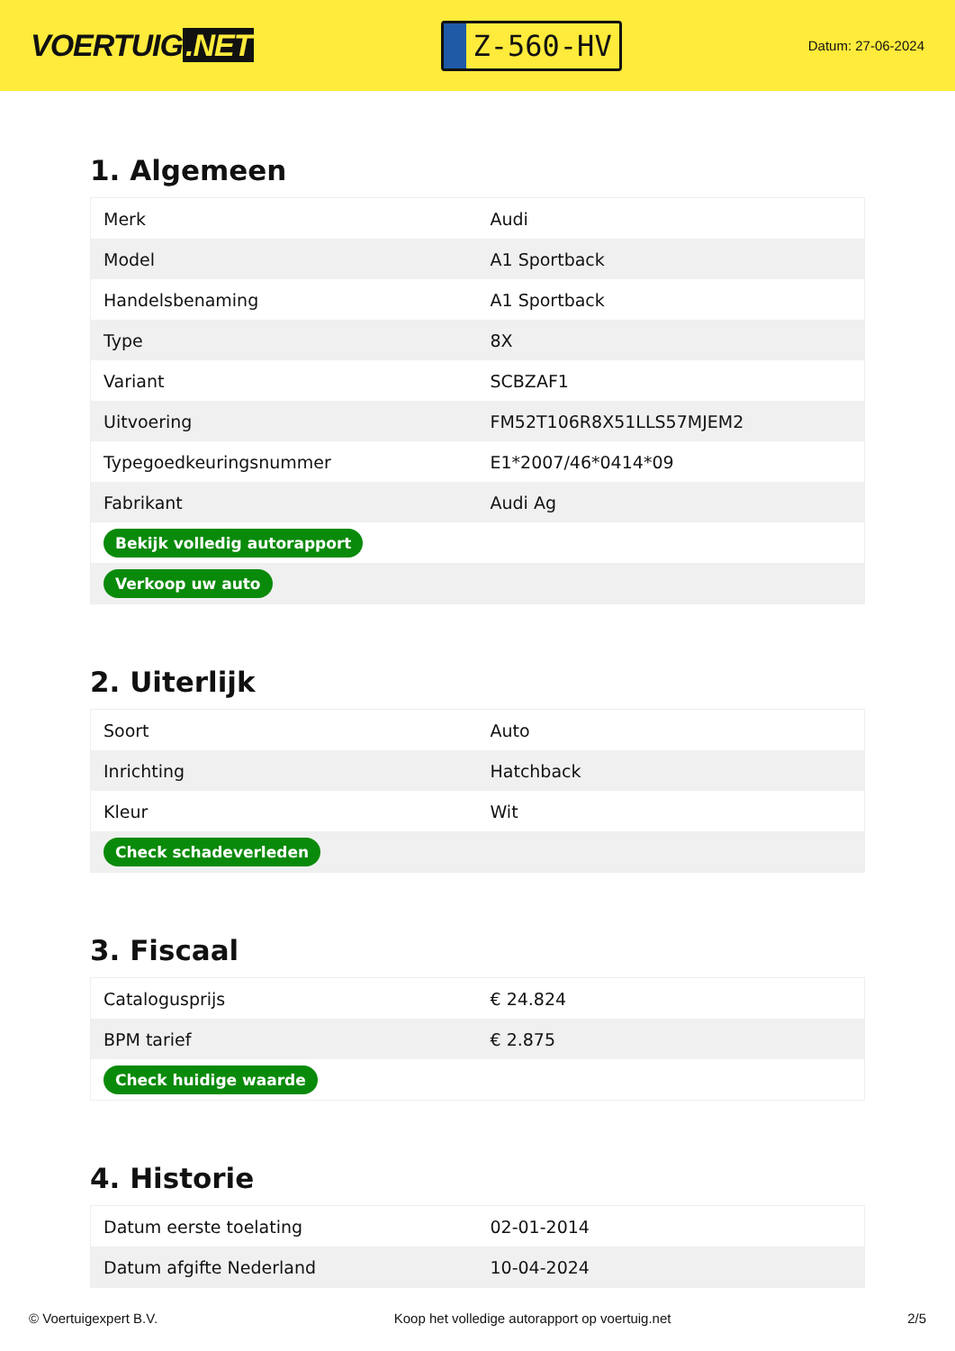VOERTUIG.NET
Z-560-HV
Datum: 27-06-2024
1. Algemeen
| Merk | Audi |
| Model | A1 Sportback |
| Handelsbenaming | A1 Sportback |
| Type | 8X |
| Variant | SCBZAF1 |
| Uitvoering | FM52T106R8X51LLS57MJEM2 |
| Typegoedkeuringsnummer | E1*2007/46*0414*09 |
| Fabrikant | Audi Ag |
| Bekijk volledig autorapport | |
| Verkoop uw auto | |
2. Uiterlijk
| Soort | Auto |
| Inrichting | Hatchback |
| Kleur | Wit |
| Check schadeverleden | |
3. Fiscaal
| Catalogusprijs | € 24.824 |
| BPM tarief | € 2.875 |
| Check huidige waarde | |
4. Historie
| Datum eerste toelating | 02-01-2014 |
| Datum afgifte Nederland | 10-04-2024 |
© Voertuigexpert B.V. Koop het volledige autorapport op voertuig.net 2/5